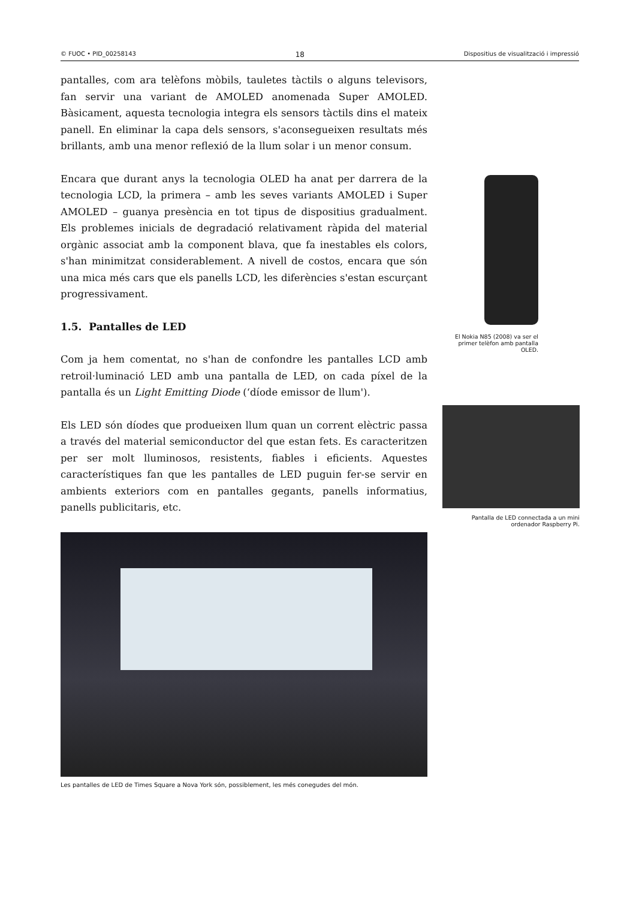© FUOC • PID_00258143 18 Dispositius de visualització i impressió
pantalles, com ara telèfons mòbils, tauletes tàctils o alguns televisors, fan servir una variant de AMOLED anomenada Super AMOLED. Bàsicament, aquesta tecnologia integra els sensors tàctils dins el mateix panell. En eliminar la capa dels sensors, s'aconsegueixen resultats més brillants, amb una menor reflexió de la llum solar i un menor consum.
Encara que durant anys la tecnologia OLED ha anat per darrera de la tecnologia LCD, la primera – amb les seves variants AMOLED i Super AMOLED – guanya presència en tot tipus de dispositius gradualment. Els problemes inicials de degradació relativament ràpida del material orgànic associat amb la component blava, que fa inestables els colors, s'han minimitzat considerablement. A nivell de costos, encara que són una mica més cars que els panells LCD, les diferències s'estan escurçant progressivament.
1.5. Pantalles de LED
Com ja hem comentat, no s'han de confondre les pantalles LCD amb retroil·luminació LED amb una pantalla de LED, on cada píxel de la pantalla és un Light Emitting Diode (‘díode emissor de llum').
Els LED són díodes que produeixen llum quan un corrent elèctric passa a través del material semiconductor del que estan fets. Es caracteritzen per ser molt lluminosos, resistents, fiables i eficients. Aquestes característiques fan que les pantalles de LED puguin fer-se servir en ambients exteriors com en pantalles gegants, panells informatius, panells publicitaris, etc.
Les pantalles de LED de Times Square a Nova York són, possiblement, les més conegudes del món.
El Nokia N85 (2008) va ser el primer telèfon amb pantalla OLED.
Pantalla de LED connectada a un mini ordenador Raspberry Pi.